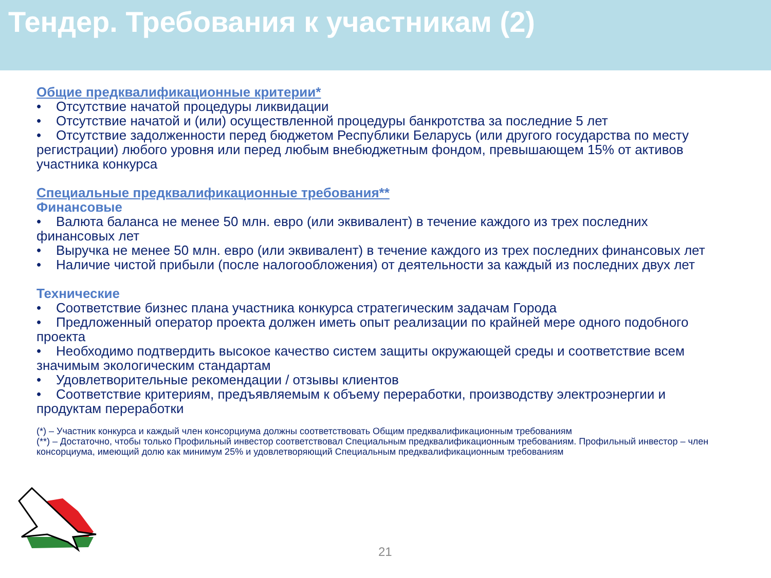Тендер. Требования к участникам (2)
Общие предквалификационные критерии*
• Отсутствие начатой процедуры ликвидации
• Отсутствие начатой и (или) осуществленной процедуры банкротства за последние 5 лет
• Отсутствие задолженности перед бюджетом Республики Беларусь (или другого государства по месту регистрации) любого уровня или перед любым внебюджетным фондом, превышающем 15% от активов участника конкурса
Специальные предквалификационные требования**
Финансовые
• Валюта баланса не менее 50 млн. евро (или эквивалент) в течение каждого из трех последних финансовых лет
• Выручка не менее 50 млн. евро (или эквивалент) в течение каждого из трех последних финансовых лет
• Наличие чистой прибыли (после налогообложения) от деятельности за каждый из последних двух лет
Технические
• Соответствие бизнес плана участника конкурса стратегическим задачам Города
• Предложенный оператор проекта должен иметь опыт реализации по крайней мере одного подобного проекта
• Необходимо подтвердить высокое качество систем защиты окружающей среды и соответствие всем значимым экологическим стандартам
• Удовлетворительные рекомендации / отзывы клиентов
• Соответствие критериям, предъявляемым к объему переработки, производству электроэнергии и продуктам переработки
(*) – Участник конкурса и каждый член консорциума должны соответствовать Общим предквалификационным требованиям
(**) – Достаточно, чтобы только Профильный инвестор соответствовал Специальным предквалификационным требованиям. Профильный инвестор – член консорциума, имеющий долю как минимум 25% и удовлетворяющий Специальным предквалификационным требованиям
21